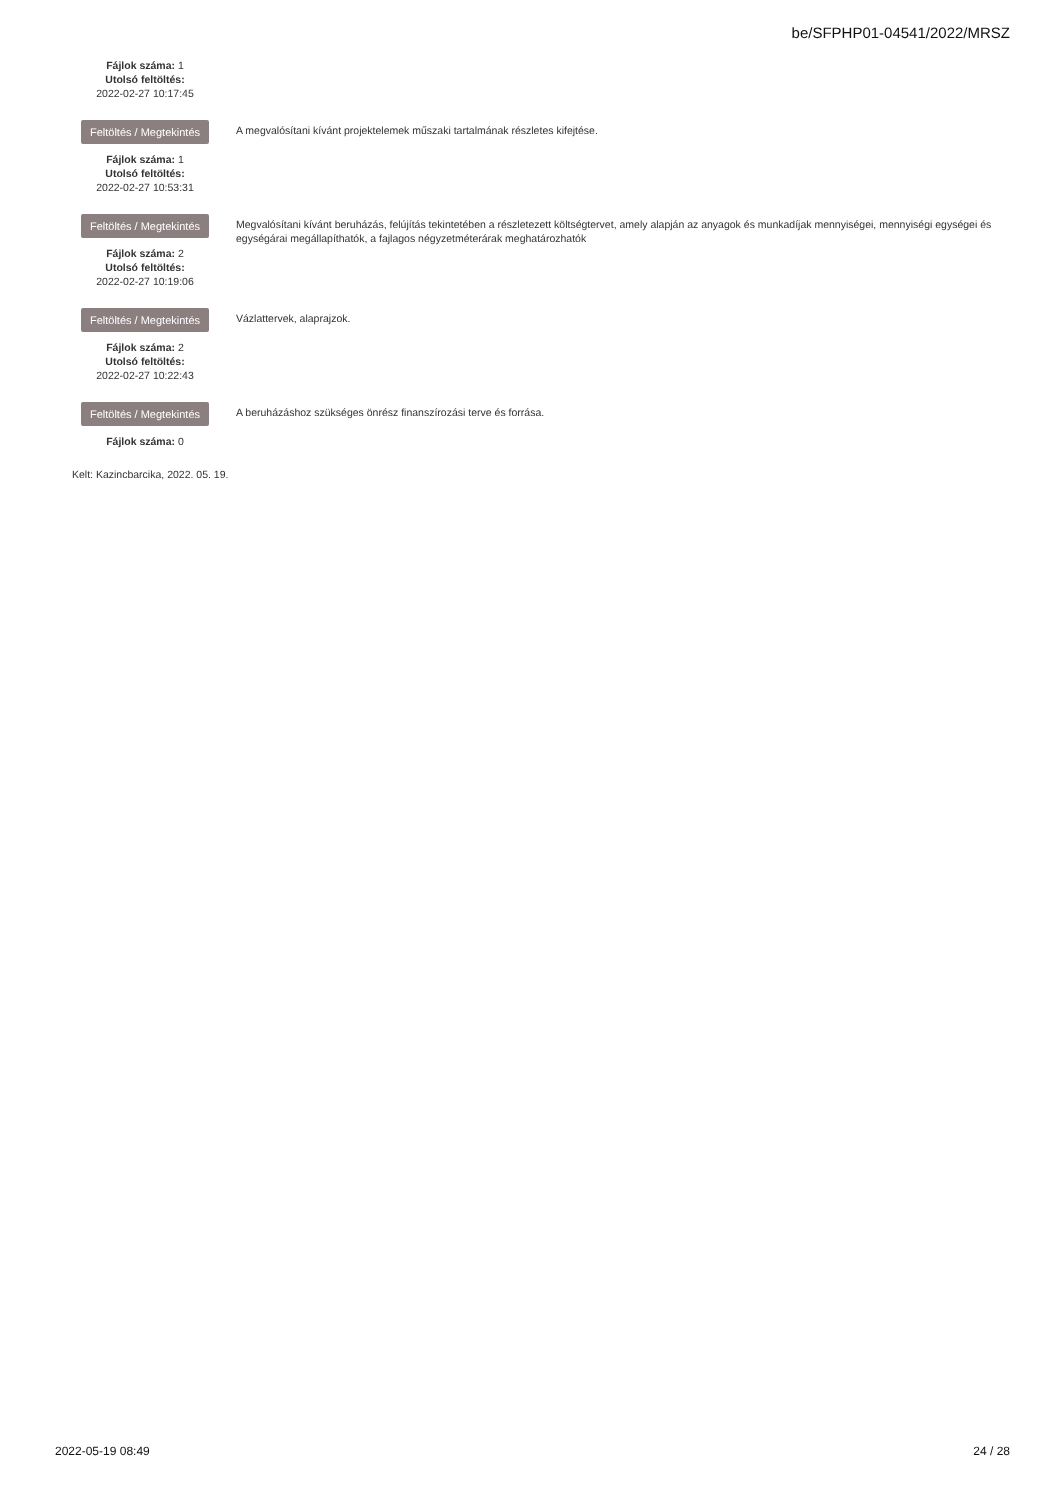be/SFPHP01-04541/2022/MRSZ
Fájlok száma: 1
Utolsó feltöltés:
2022-02-27 10:17:45
Feltöltés / Megtekintés
Fájlok száma: 1
Utolsó feltöltés:
2022-02-27 10:53:31
A megvalósítani kívánt projektelemek műszaki tartalmának részletes kifejtése.
Feltöltés / Megtekintés
Fájlok száma: 2
Utolsó feltöltés:
2022-02-27 10:19:06
Megvalósítani kívánt beruházás, felújítás tekintetében a részletezett költségtervet, amely alapján az anyagok és munkadíjak mennyiségei, mennyiségi egységei és egységárai megállapíthatók, a fajlagos négyzetméterárak meghatározhatók
Feltöltés / Megtekintés
Fájlok száma: 2
Utolsó feltöltés:
2022-02-27 10:22:43
Vázlattervek, alaprajzok.
Feltöltés / Megtekintés
Fájlok száma: 0
A beruházáshoz szükséges önrész finanszírozási terve és forrása.
Kelt: Kazincbarcika, 2022. 05. 19.
2022-05-19 08:49 24 / 28